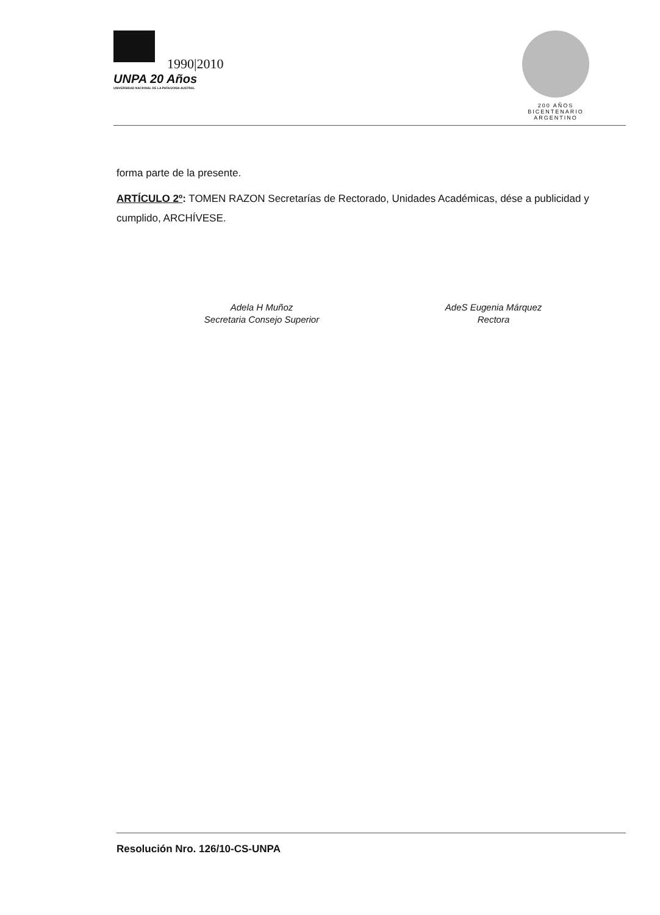1990|2010
UNPA 20 Años
UNIVERSIDAD NACIONAL DE LA PATAGONIA AUSTRAL
200 AÑOS
BICENTENARIO
ARGENTINO
forma parte de la presente.
ARTÍCULO 2º: TOMEN RAZON Secretarías de Rectorado, Unidades Académicas, dése a publicidad y cumplido, ARCHÍVESE.
Adela H Muñoz
Secretaria Consejo Superior
AdeS Eugenia Márquez
Rectora
Resolución Nro. 126/10-CS-UNPA